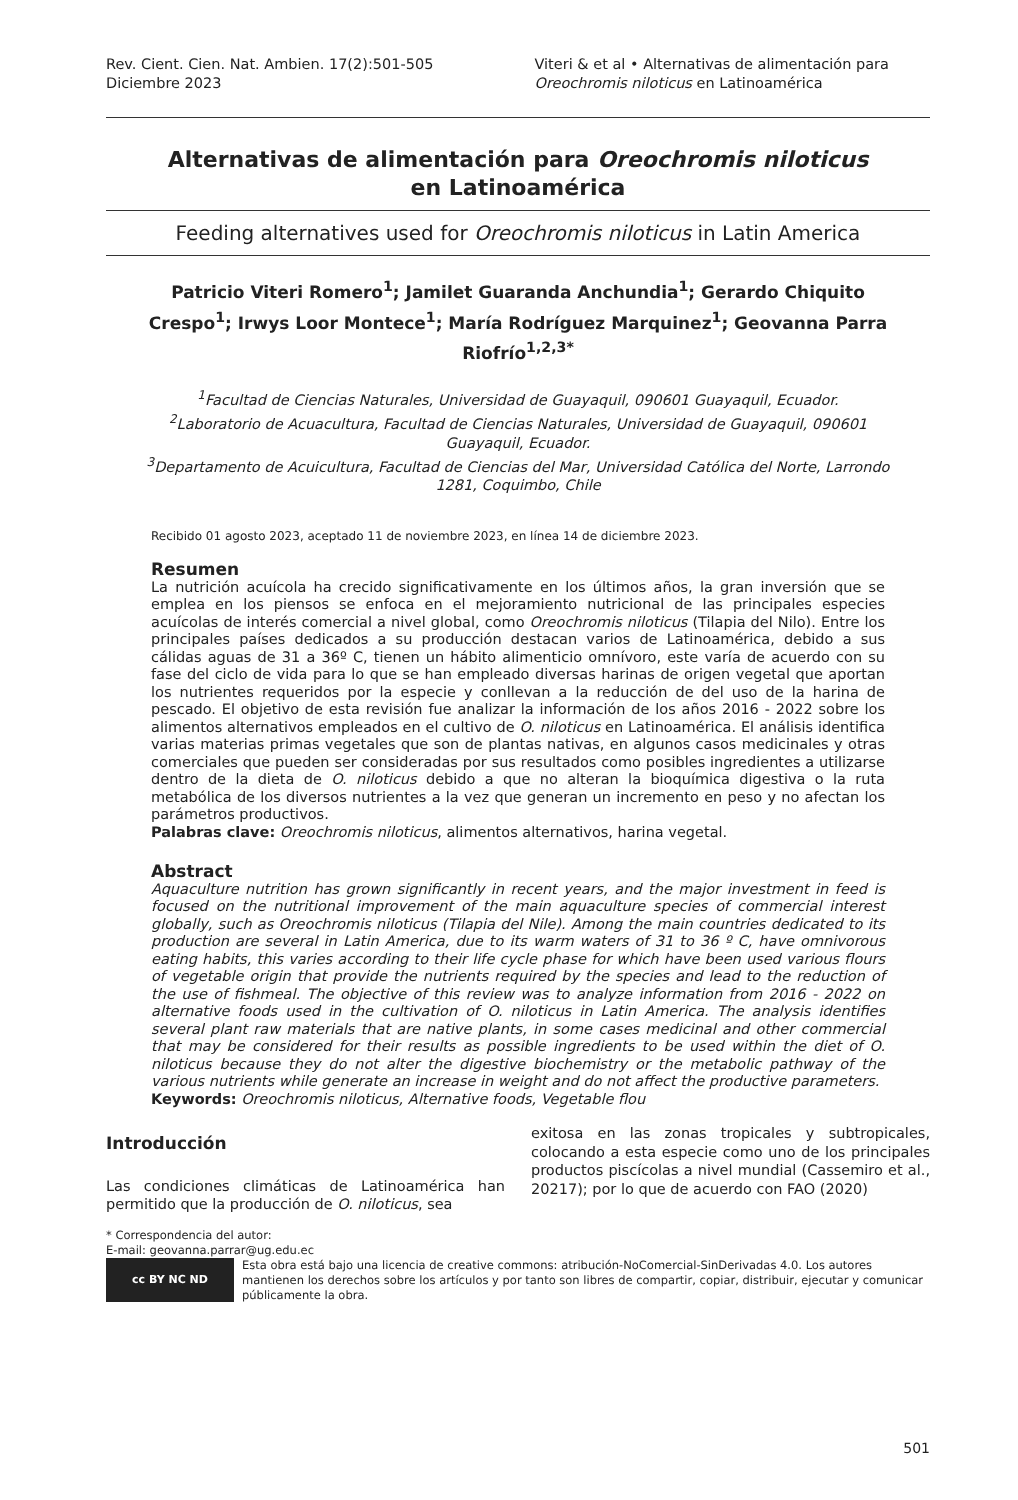Rev. Cient. Cien. Nat. Ambien. 17(2):501-505
Diciembre 2023
Viteri & et al • Alternativas de alimentación para Oreochromis niloticus en Latinoamérica
Alternativas de alimentación para Oreochromis niloticus
en Latinoamérica
Feeding alternatives used for Oreochromis niloticus in Latin America
Patricio Viteri Romero<sup>1</sup>; Jamilet Guaranda Anchundia<sup>1</sup>; Gerardo Chiquito Crespo<sup>1</sup>; Irwys Loor Montece<sup>1</sup>; María Rodríguez Marquinez<sup>1</sup>; Geovanna Parra Riofrío<sup>1,2,3*</sup>
<sup>1</sup> Facultad de Ciencias Naturales, Universidad de Guayaquil, 090601 Guayaquil, Ecuador.
<sup>2</sup> Laboratorio de Acuacultura, Facultad de Ciencias Naturales, Universidad de Guayaquil, 090601 Guayaquil, Ecuador.
<sup>3</sup> Departamento de Acuicultura, Facultad de Ciencias del Mar, Universidad Católica del Norte, Larrondo 1281, Coquimbo, Chile
Recibido 01 agosto 2023, aceptado 11 de noviembre 2023, en línea 14 de diciembre 2023.
Resumen
La nutrición acuícola ha crecido significativamente en los últimos años, la gran inversión que se emplea en los piensos se enfoca en el mejoramiento nutricional de las principales especies acuícolas de interés comercial a nivel global, como Oreochromis niloticus (Tilapia del Nilo). Entre los principales países dedicados a su producción destacan varios de Latinoamérica, debido a sus cálidas aguas de 31 a 36º C, tienen un hábito alimenticio omnívoro, este varía de acuerdo con su fase del ciclo de vida para lo que se han empleado diversas harinas de origen vegetal que aportan los nutrientes requeridos por la especie y conllevan a la reducción de del uso de la harina de pescado. El objetivo de esta revisión fue analizar la información de los años 2016 - 2022 sobre los alimentos alternativos empleados en el cultivo de O. niloticus en Latinoamérica. El análisis identifica varias materias primas vegetales que son de plantas nativas, en algunos casos medicinales y otras comerciales que pueden ser consideradas por sus resultados como posibles ingredientes a utilizarse dentro de la dieta de O. niloticus debido a que no alteran la bioquímica digestiva o la ruta metabólica de los diversos nutrientes a la vez que generan un incremento en peso y no afectan los parámetros productivos.
Palabras clave: Oreochromis niloticus, alimentos alternativos, harina vegetal.
Abstract
Aquaculture nutrition has grown significantly in recent years, and the major investment in feed is focused on the nutritional improvement of the main aquaculture species of commercial interest globally, such as Oreochromis niloticus (Tilapia del Nile). Among the main countries dedicated to its production are several in Latin America, due to its warm waters of 31 to 36 º C, have omnivorous eating habits, this varies according to their life cycle phase for which have been used various flours of vegetable origin that provide the nutrients required by the species and lead to the reduction of the use of fishmeal. The objective of this review was to analyze information from 2016 - 2022 on alternative foods used in the cultivation of O. niloticus in Latin America. The analysis identifies several plant raw materials that are native plants, in some cases medicinal and other commercial that may be considered for their results as possible ingredients to be used within the diet of O. niloticus because they do not alter the digestive biochemistry or the metabolic pathway of the various nutrients while generate an increase in weight and do not affect the productive parameters.
Keywords: Oreochromis niloticus, Alternative foods, Vegetable flou
Introducción
Las condiciones climáticas de Latinoamérica han permitido que la producción de O. niloticus, sea
exitosa en las zonas tropicales y subtropicales, colocando a esta especie como uno de los principales productos piscícolas a nivel mundial (Cassemiro et al., 20217); por lo que de acuerdo con FAO (2020)
* Correspondencia del autor:
E-mail: geovanna.parrar@ug.edu.ec
cc BY NC ND
Esta obra está bajo una licencia de creative commons: atribución-NoComercial-SinDerivadas 4.0. Los autores mantienen los derechos sobre los artículos y por tanto son libres de compartir, copiar, distribuir, ejecutar y comunicar públicamente la obra.
501